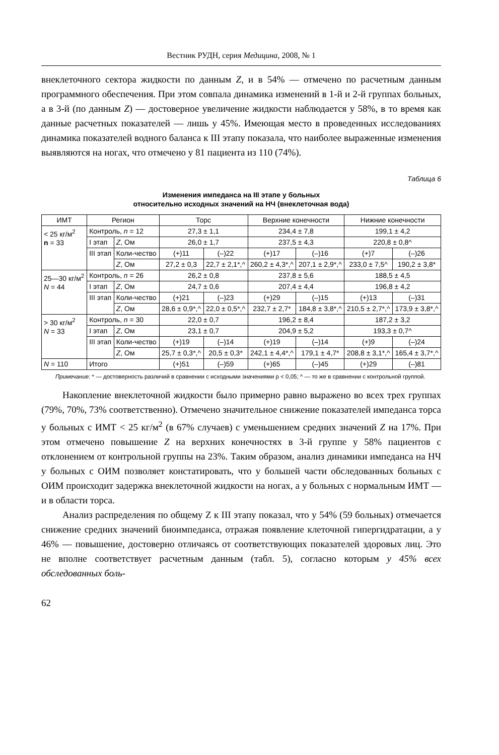Вестник РУДН, серия Медицина, 2008, № 1
внеклеточного сектора жидкости по данным Z, и в 54% — отмечено по расчетным данным программного обеспечения. При этом совпала динамика изменений в 1-й и 2-й группах больных, а в 3-й (по данным Z) — достоверное увеличение жидкости наблюдается у 58%, в то время как данные расчетных показателей — лишь у 45%. Имеющая место в проведенных исследованиях динамика показателей водного баланса к III этапу показала, что наиболее выраженные изменения выявляются на ногах, что отмечено у 81 пациента из 110 (74%).
Таблица 6
Изменения импеданса на III этапе у больных
относительно исходных значений на НЧ (внеклеточная вода)
| ИМТ | Регион | | Торс | | Верхние конечности | | Нижние конечности | |
| --- | --- | --- | --- | --- | --- | --- | --- | --- |
| < 25 кг/м<sup>2</sup> n = 33 | Контроль, n = 12 | | 27,3 ± 1,1 | | 234,4 ± 7,8 | | 199,1 ± 4,2 | |
| | I этап | Z , Ом | 26,0 ± 1,7 | | 237,5 ± 4,3 | | 220,8 ± 0,8^ | |
| | III этап | Коли-чество | (+)11 | (–)22 | (+)17 | (–)16 | (+)7 | (–)26 |
| | | Z , Ом | 27,2 ± 0,3 | 22,7 ± 2,1*,^ | 260,2 ± 4,3*,^ | 207,1 ± 2,9*,^ | 233,0 ± 7,5^ | 190,2 ± 3,8* |
| 25—30 кг/м<sup>2</sup> N = 44 | Контроль, n = 26 | | 26,2 ± 0,8 | | 237,8 ± 5,6 | | 188,5 ± 4,5 | |
| | I этап | Z , Ом | 24,7 ± 0,6 | | 207,4 ± 4,4 | | 196,8 ± 4,2 | |
| | III этап | Коли-чество | (+)21 | (–)23 | (+)29 | (–)15 | (+)13 | (–)31 |
| | | Z , Ом | 28,6 ± 0,9*,^ | 22,0 ± 0,5*,^ | 232,7 ± 2,7* | 184,8 ± 3,8*,^ | 210,5 ± 2,7*,^ | 173,9 ± 3,8*,^ |
| > 30 кг/м<sup>2</sup> N = 33 | Контроль, n = 30 | | 22,0 ± 0,7 | | 196,2 ± 8,4 | | 187,2 ± 3,2 | |
| | I этап | Z , Ом | 23,1 ± 0,7 | | 204,9 ± 5,2 | | 193,3 ± 0,7^ | |
| | III этап | Коли-чество | (+)19 | (–)14 | (+)19 | (–)14 | (+)9 | (–)24 |
| | | Z , Ом | 25,7 ± 0,3*,^ | 20,5 ± 0,3* | 242,1 ± 4,4*,^ | 179,1 ± 4,7* | 208,8 ± 3,1*,^ | 165,4 ± 3,7*,^ |
| N = 110 | Итого | | (+)51 | (–)59 | (+)65 | (–)45 | (+)29 | (–)81 |
Примечание: * — достоверность различий в сравнении с исходными значениями р < 0,05; ^ — то же в сравнении с контрольной группой.
Накопление внеклеточной жидкости было примерно равно выражено во всех трех группах (79%, 70%, 73% соответственно). Отмечено значительное снижение показателей импеданса торса у больных с ИМТ < 25 кг/м<sup>2</sup> (в 67% случаев) с уменьшением средних значений Z на 17%. При этом отмечено повышение Z на верхних конечностях в 3-й группе у 58% пациентов с отклонением от контрольной группы на 23%. Таким образом, анализ динамики импеданса на НЧ у больных с ОИМ позволяет констатировать, что у большей части обследованных больных с ОИМ происходит задержка внеклеточной жидкости на ногах, а у больных с нормальным ИМТ — и в области торса.
Анализ распределения по общему Z к III этапу показал, что у 54% (59 больных) отмечается снижение средних значений биоимпеданса, отражая появление клеточной гипергидратации, а у 46% — повышение, достоверно отличаясь от соответствующих показателей здоровых лиц. Это не вполне соответствует расчетным данным (табл. 5), согласно которым у 45% всех обследованных боль-
62